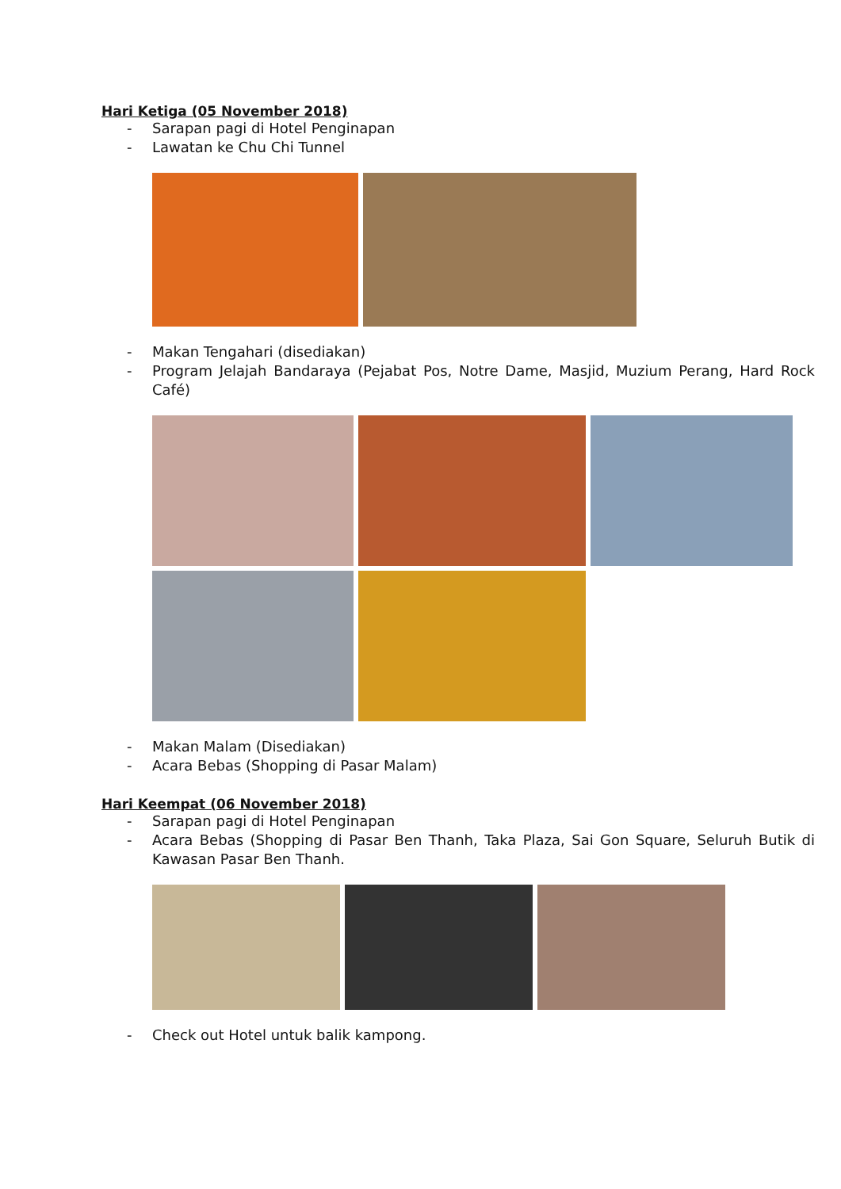Hari Ketiga (05 November 2018)
- Sarapan pagi di Hotel Penginapan
- Lawatan ke Chu Chi Tunnel
- Makan Tengahari (disediakan)
- Program Jelajah Bandaraya (Pejabat Pos, Notre Dame, Masjid, Muzium Perang, Hard Rock Café)
- Makan Malam (Disediakan)
- Acara Bebas (Shopping di Pasar Malam)
Hari Keempat (06 November 2018)
- Sarapan pagi di Hotel Penginapan
- Acara Bebas (Shopping di Pasar Ben Thanh, Taka Plaza, Sai Gon Square, Seluruh Butik di Kawasan Pasar Ben Thanh.
- Check out Hotel untuk balik kampong.